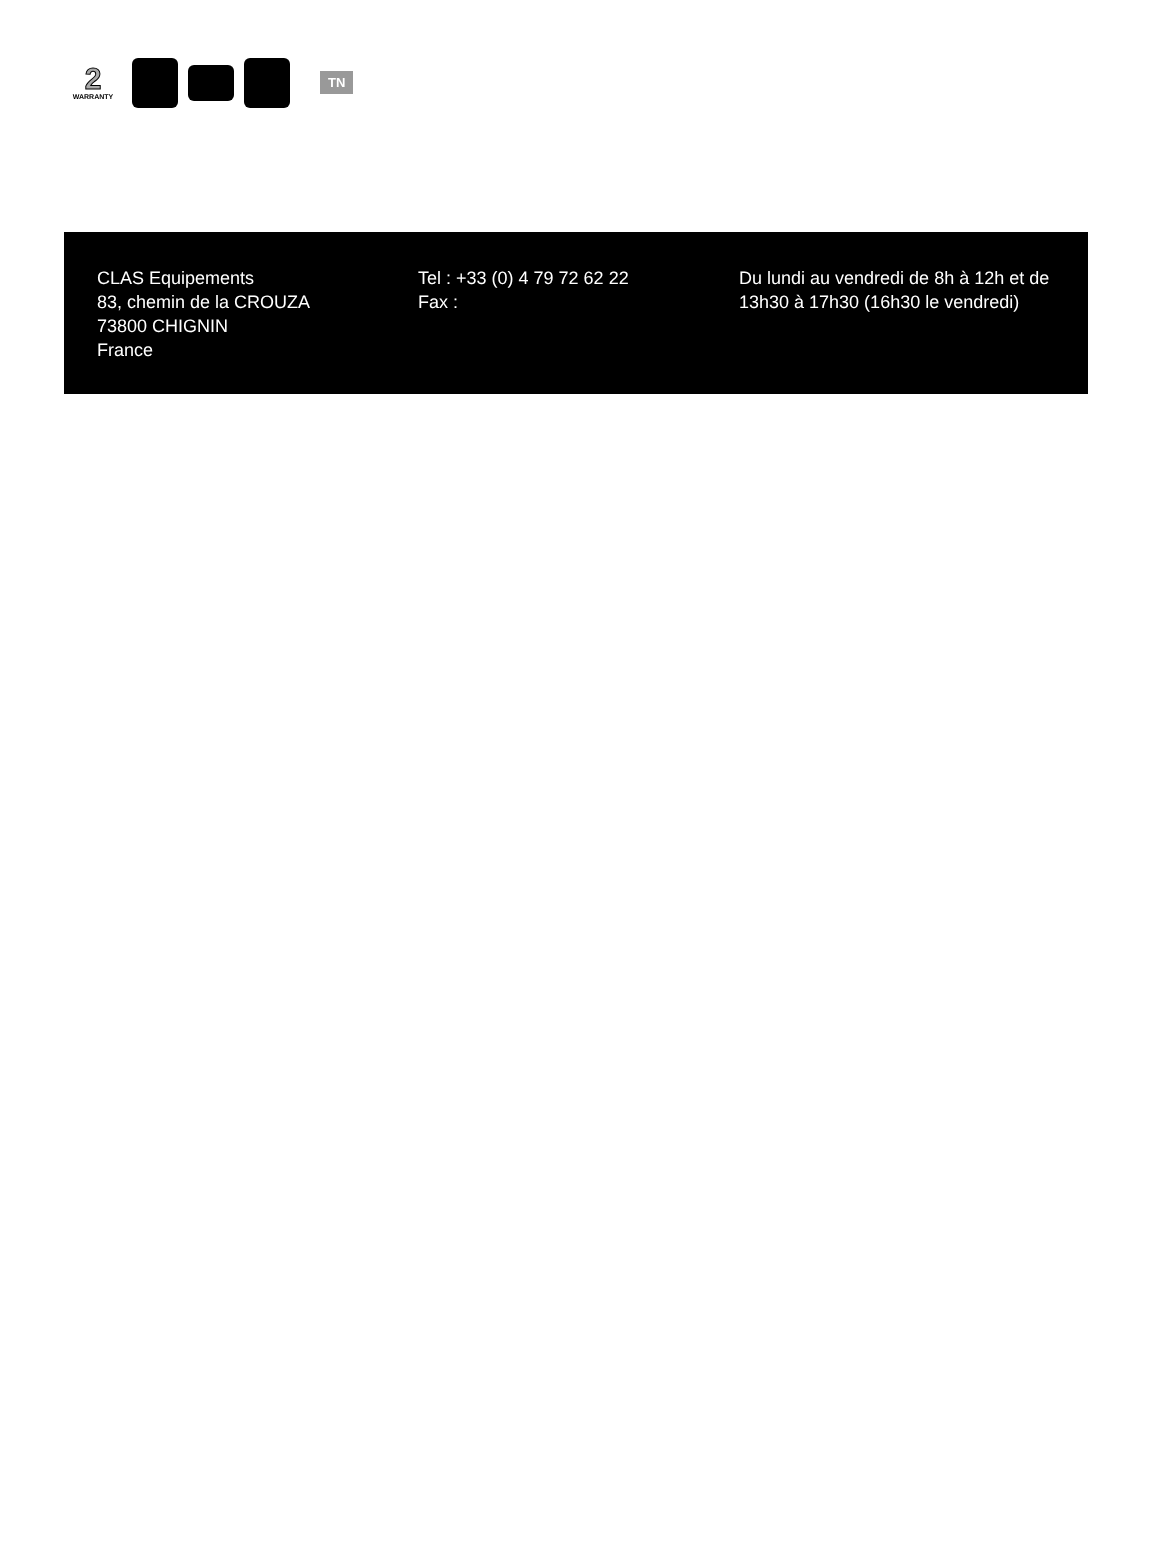2
WARRANTY
TN
CLAS Equipements
83, chemin de la CROUZA
73800 CHIGNIN
France
Tel : +33 (0) 4 79 72 62 22
Fax :
Du lundi au vendredi de 8h à 12h et de 13h30 à 17h30 (16h30 le vendredi)